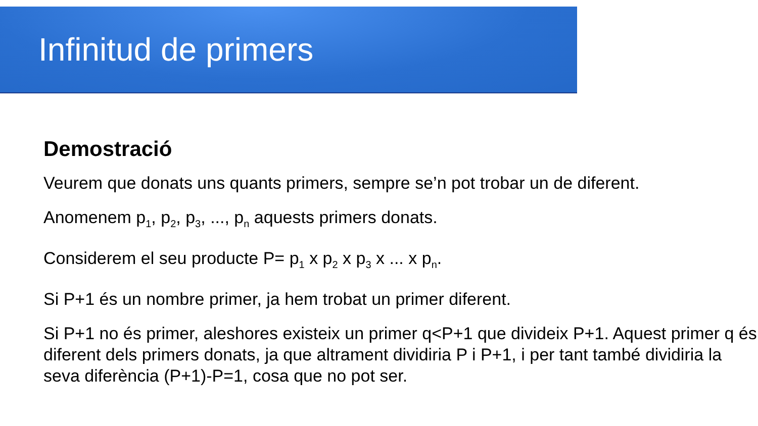Infinitud de primers
Demostració
Veurem que donats uns quants primers, sempre se’n pot trobar un de diferent.
Anomenem p<sub>1</sub>, p<sub>2</sub>, p<sub>3</sub>, ..., p<sub>n</sub> aquests primers donats.
Considerem el seu producte P= p<sub>1</sub> x p<sub>2</sub> x p<sub>3</sub> x ... x p<sub>n</sub>.
Si P+1 és un nombre primer, ja hem trobat un primer diferent.
Si P+1 no és primer, aleshores existeix un primer q<P+1 que divideix P+1. Aquest primer q és diferent dels primers donats, ja que altrament dividiria P i P+1, i per tant també dividiria la seva diferència (P+1)-P=1, cosa que no pot ser.